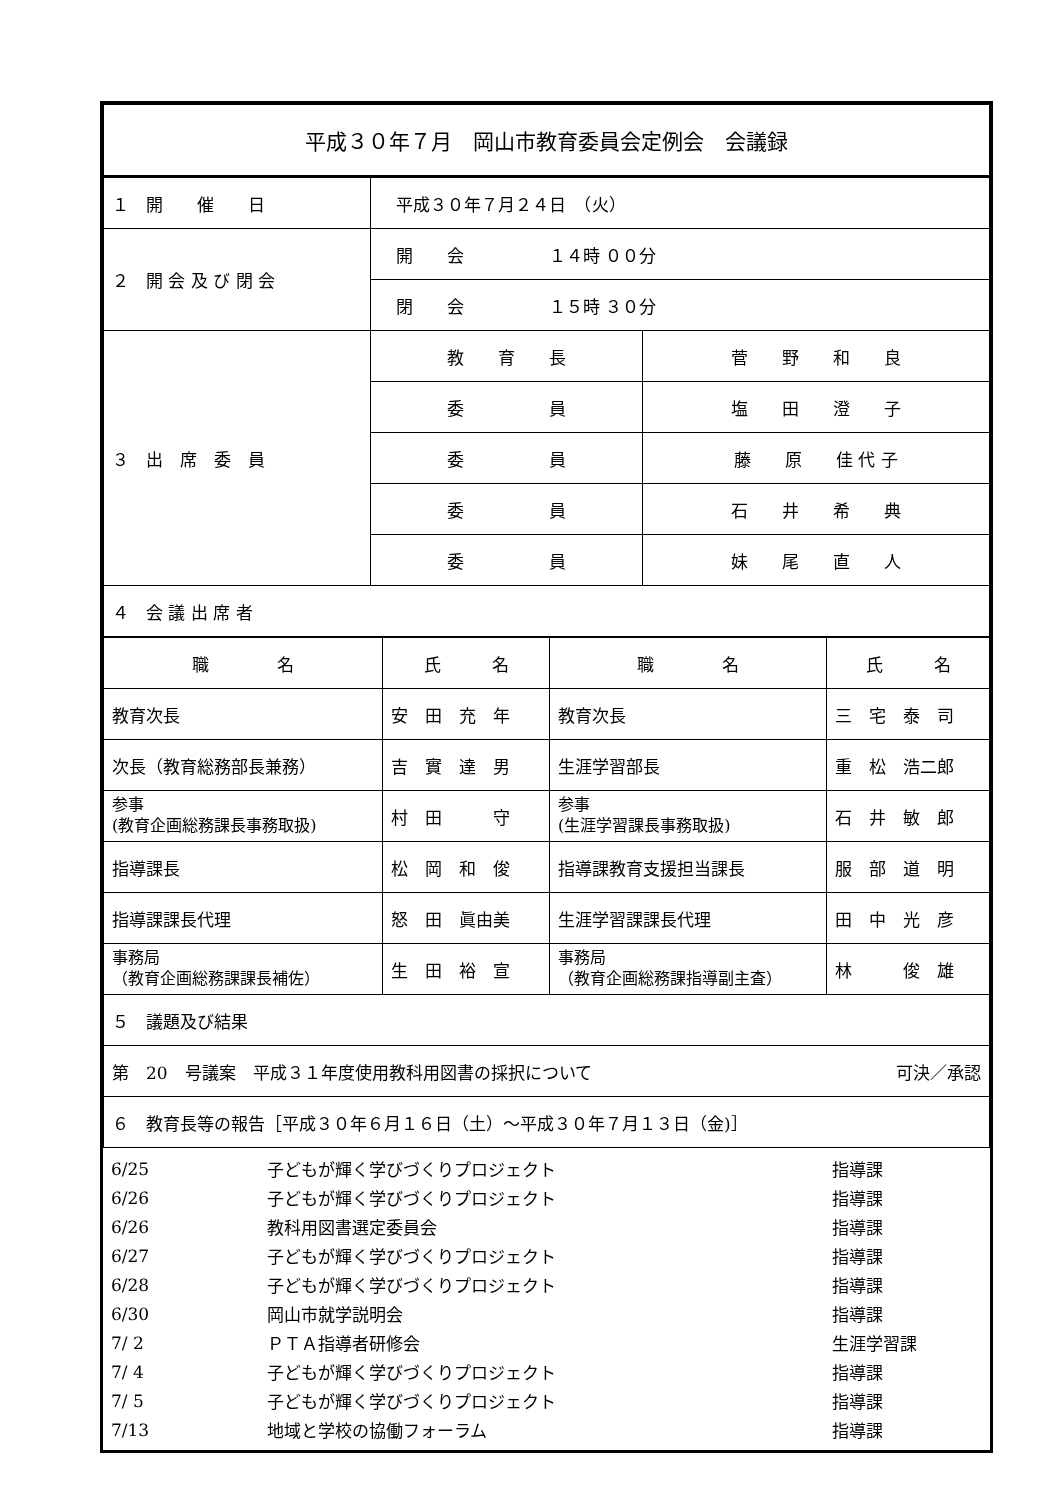| 平成３０年７月 岡山市教育委員会定例会 会議録 | | |
| １ 開 催 日 | 平成３０年７月２４日 （火） | |
| ２ 開 会 及 び 閉 会 | 開 会 １４時 ００分 | |
| | 閉 会 １５時 ３０分 | |
| ３ 出 席 委 員 | 教 育 長 | 菅 野 和 良 |
| | 委 員 | 塩 田 澄 子 |
| | 委 員 | 藤 原 佳 代 子 |
| | 委 員 | 石 井 希 典 |
| | 委 員 | 妹 尾 直 人 |
| ４ 会 議 出 席 者 | | |
| 職 名 | 氏 名 | 職 名 | 氏 名 |
| --- | --- | --- | --- |
| 教育次長 | 安 田 充 年 | 教育次長 | 三 宅 泰 司 |
| 次長（教育総務部長兼務） | 吉 實 達 男 | 生涯学習部長 | 重 松 浩二郎 |
| 参事 (教育企画総務課長事務取扱) | 村 田 守 | 参事 (生涯学習課長事務取扱) | 石 井 敏 郎 |
| 指導課長 | 松 岡 和 俊 | 指導課教育支援担当課長 | 服 部 道 明 |
| 指導課課長代理 | 怒 田 眞由美 | 生涯学習課課長代理 | 田 中 光 彦 |
| 事務局 （教育企画総務課課長補佐） | 生 田 裕 宣 | 事務局 （教育企画総務課指導副主査） | 林 俊 雄 |
| ５ 議題及び結果 | | | |
| 第 20 号議案 平成３１年度使用教科用図書の採択について 可決／承認 | | | |
| ６ 教育長等の報告［平成３０年６月１６日（土）～平成３０年７月１３日（金)］ | | | |
| 6/25 | 子どもが輝く学びづくりプロジェクト | 指導課 |
| 6/26 | 子どもが輝く学びづくりプロジェクト | 指導課 |
| 6/26 | 教科用図書選定委員会 | 指導課 |
| 6/27 | 子どもが輝く学びづくりプロジェクト | 指導課 |
| 6/28 | 子どもが輝く学びづくりプロジェクト | 指導課 |
| 6/30 | 岡山市就学説明会 | 指導課 |
| 7/ 2 | ＰＴＡ指導者研修会 | 生涯学習課 |
| 7/ 4 | 子どもが輝く学びづくりプロジェクト | 指導課 |
| 7/ 5 | 子どもが輝く学びづくりプロジェクト | 指導課 |
| 7/13 | 地域と学校の協働フォーラム | 指導課 |